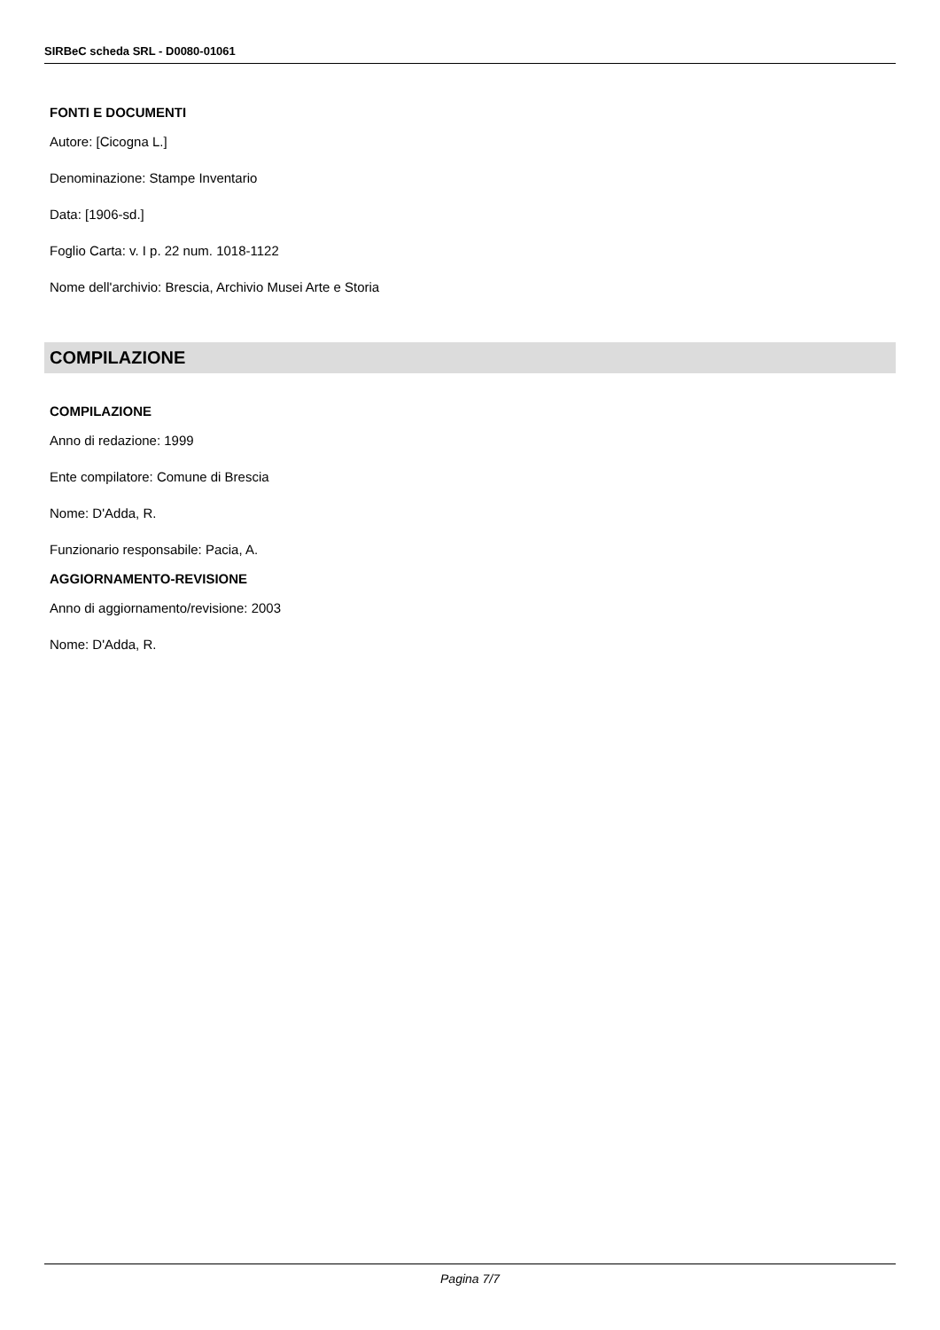SIRBeC scheda SRL - D0080-01061
FONTI E DOCUMENTI
Autore: [Cicogna L.]
Denominazione: Stampe Inventario
Data: [1906-sd.]
Foglio Carta: v. I p. 22 num. 1018-1122
Nome dell'archivio: Brescia, Archivio Musei Arte e Storia
COMPILAZIONE
COMPILAZIONE
Anno di redazione: 1999
Ente compilatore: Comune di Brescia
Nome: D'Adda, R.
Funzionario responsabile: Pacia, A.
AGGIORNAMENTO-REVISIONE
Anno di aggiornamento/revisione: 2003
Nome: D'Adda, R.
Pagina 7/7